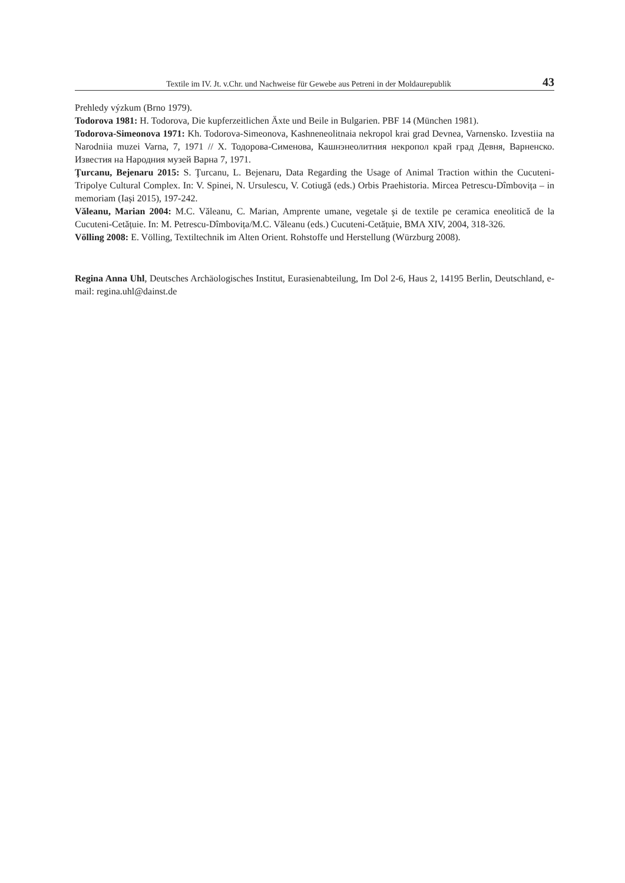Textile im IV. Jt. v.Chr. und Nachweise für Gewebe aus Petreni in der Moldaurepublik 43
Prehledy výzkum (Brno 1979).
Todorova 1981: H. Todorova, Die kupferzeitlichen Äxte und Beile in Bulgarien. PBF 14 (München 1981).
Todorova-Simeonova 1971: Kh. Todorova-Simeonova, Kashneneolitnaia nekropol krai grad Devnea, Varnensko. Izvestiia na Narodniia muzei Varna, 7, 1971 // Х. Тодорова-Сименова, Кашнэнеолитния некропол край град Девня, Варненско. Известия на Народния музей Варна 7, 1971.
Ţurcanu, Bejenaru 2015: S. Ţurcanu, L. Bejenaru, Data Regarding the Usage of Animal Traction within the Cucuteni-Tripolye Cultural Complex. In: V. Spinei, N. Ursulescu, V. Cotiugă (eds.) Orbis Praehistoria. Mircea Petrescu-Dîmbovița – in memoriam (Iași 2015), 197-242.
Văleanu, Marian 2004: M.C. Văleanu, C. Marian, Amprente umane, vegetale şi de textile pe ceramica eneolitică de la Cucuteni-Cetățuie. In: M. Petrescu-Dîmbovița/M.C. Văleanu (eds.) Cucuteni-Cetățuie, BMA XIV, 2004, 318-326.
Völling 2008: E. Völling, Textiltechnik im Alten Orient. Rohstoffe und Herstellung (Würzburg 2008).
Regina Anna Uhl, Deutsches Archäologisches Institut, Eurasienabteilung, Im Dol 2-6, Haus 2, 14195 Berlin, Deutschland, e-mail: regina.uhl@dainst.de